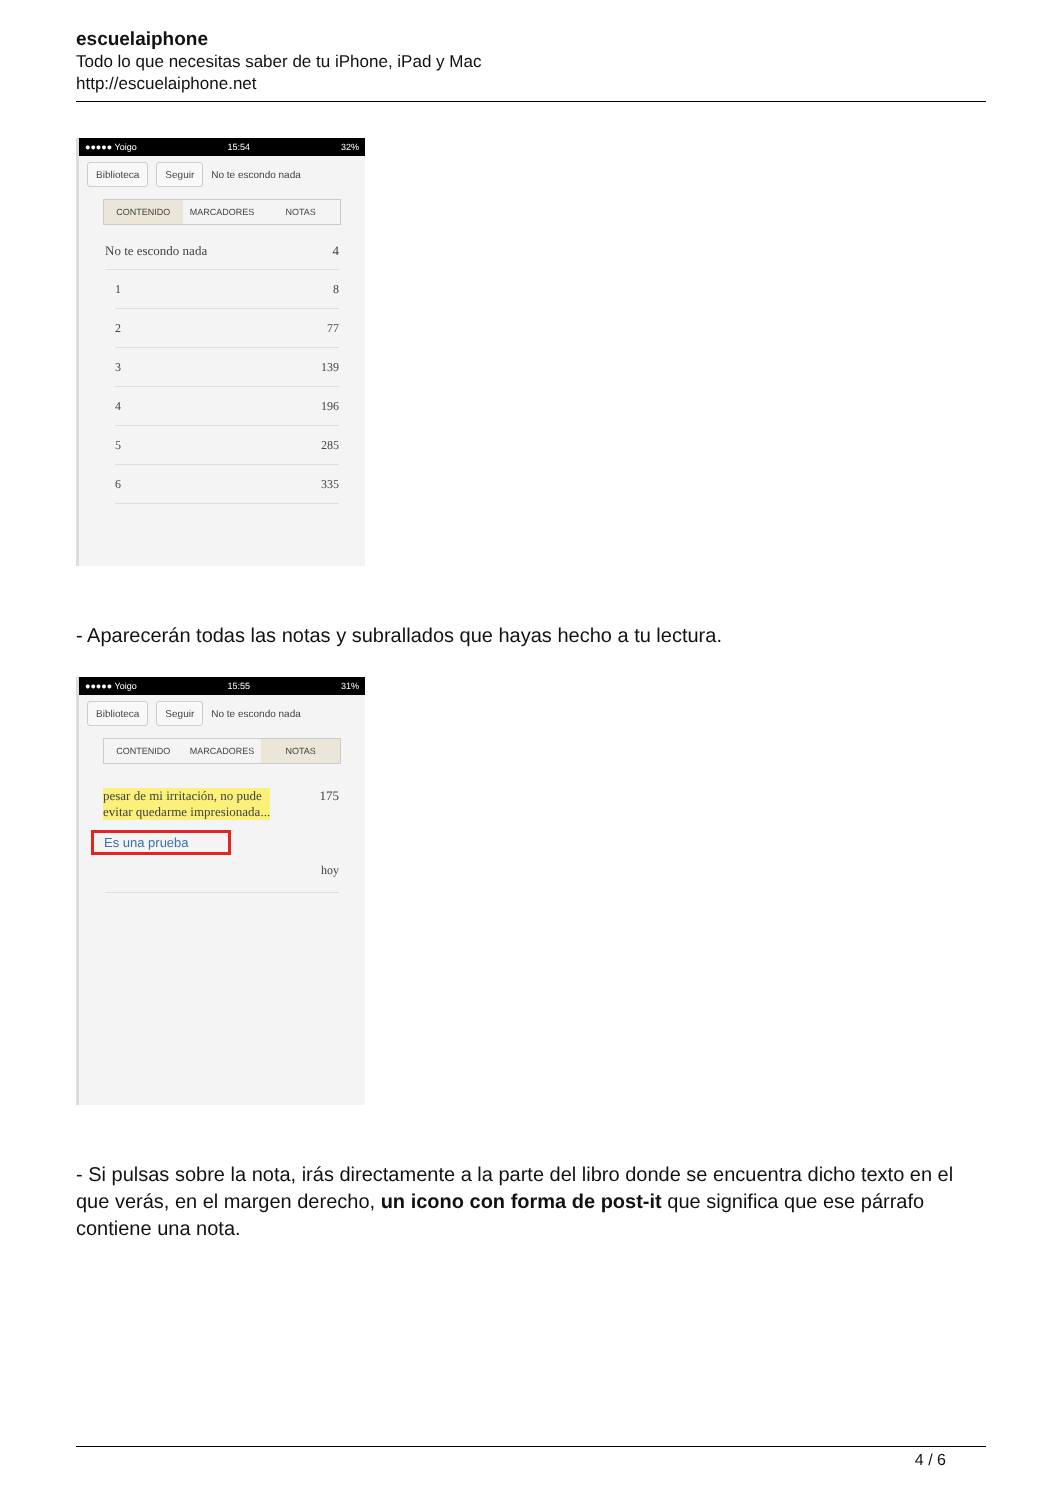escuelaiphone
Todo lo que necesitas saber de tu iPhone, iPad y Mac
http://escuelaiphone.net
●●●●● Yoigo 15:54 32%
Biblioteca Seguir No te escondo nada
CONTENIDO MARCADORES NOTAS
No te escondo nada 4
1 8
2 77
3 139
4 196
5 285
6 335
- Aparecerán todas las notas y subrallados que hayas hecho a tu lectura.
●●●●● Yoigo 15:55 31%
Biblioteca Seguir No te escondo nada
CONTENIDO MARCADORES NOTAS
pesar de mi irritación, no pude
evitar quedarme impresionada... 175
Es una prueba
hoy
- Si pulsas sobre la nota, irás directamente a la parte del libro donde se encuentra dicho texto en el que verás, en el margen derecho, un icono con forma de post-it que significa que ese párrafo contiene una nota.
4 / 6